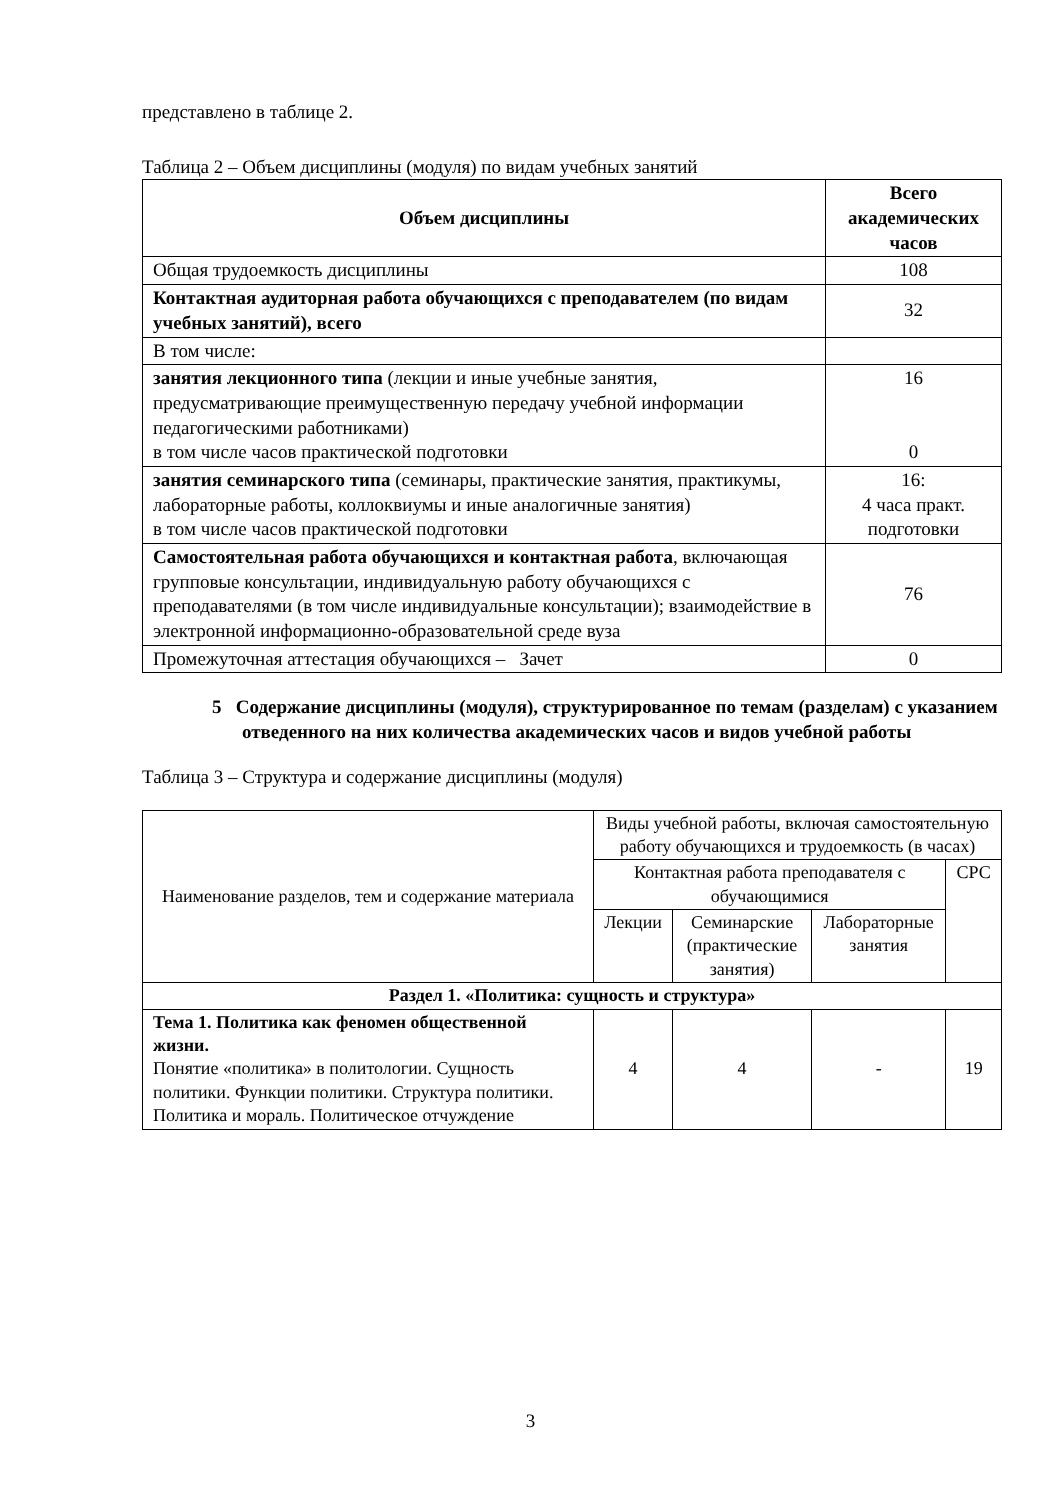представлено в таблице 2.
Таблица 2 – Объем дисциплины (модуля) по видам учебных занятий
| Объем дисциплины | Всего академических часов |
| --- | --- |
| Общая трудоемкость дисциплины | 108 |
| Контактная аудиторная работа обучающихся с преподавателем (по видам учебных занятий), всего | 32 |
| В том числе: | |
| занятия лекционного типа (лекции и иные учебные занятия, предусматривающие преимущественную передачу учебной информации педагогическими работниками) в том числе часов практической подготовки | 16 0 |
| занятия семинарского типа (семинары, практические занятия, практикумы, лабораторные работы, коллоквиумы и иные аналогичные занятия) в том числе часов практической подготовки | 16: 4 часа практ. подготовки |
| Самостоятельная работа обучающихся и контактная работа , включающая групповые консультации, индивидуальную работу обучающихся с преподавателями (в том числе индивидуальные консультации); взаимодействие в электронной информационно-образовательной среде вуза | 76 |
| Промежуточная аттестация обучающихся – Зачет | 0 |
5 Содержание дисциплины (модуля), структурированное по темам (разделам) с указанием отведенного на них количества академических часов и видов учебной работы
Таблица 3 – Структура и содержание дисциплины (модуля)
| Наименование разделов, тем и содержание материала | Виды учебной работы, включая самостоятельную работу обучающихся и трудоемкость (в часах) | | | |
| | Контактная работа преподавателя с обучающимися | | | СРС |
| | Лекции | Семинарские (практические занятия) | Лабораторные занятия | |
| Раздел 1. «Политика: сущность и структура» | | | | |
| Тема 1. Политика как феномен общественной жизни. Понятие «политика» в политологии. Сущность политики. Функции политики. Структура политики. Политика и мораль. Политическое отчуждение | 4 | 4 | - | 19 |
3